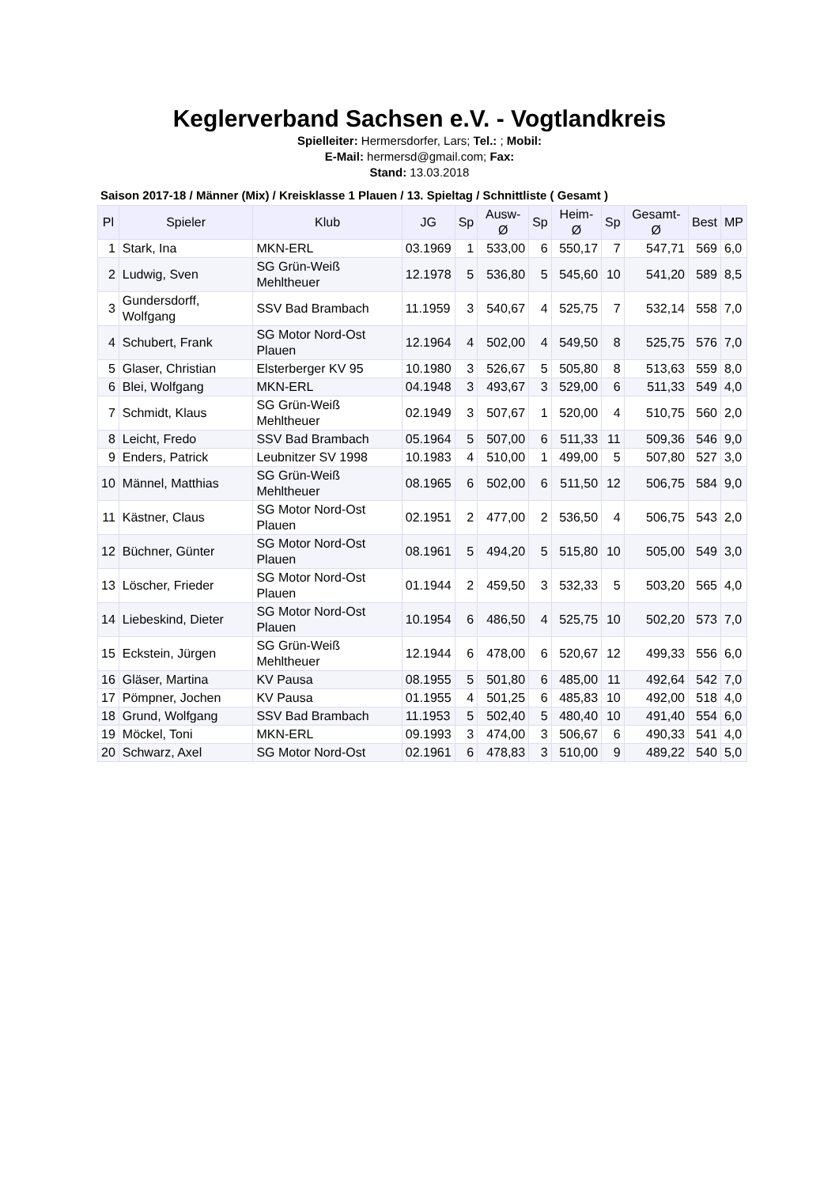Keglerverband Sachsen e.V. - Vogtlandkreis
Spielleiter: Hermersdorfer, Lars; Tel.: ; Mobil:
E-Mail: hermersd@gmail.com; Fax:
Stand: 13.03.2018
Saison 2017-18 / Männer (Mix) / Kreisklasse 1 Plauen / 13. Spieltag / Schnittliste ( Gesamt )
| Pl | Spieler | Klub | JG | Sp | Ausw-Ø | Sp | Heim-Ø | Sp | Gesamt-Ø | Best | MP |
| --- | --- | --- | --- | --- | --- | --- | --- | --- | --- | --- | --- |
| 1 | Stark, Ina | MKN-ERL | 03.1969 | 1 | 533,00 | 6 | 550,17 | 7 | 547,71 | 569 | 6,0 |
| 2 | Ludwig, Sven | SG Grün-Weiß Mehltheuer | 12.1978 | 5 | 536,80 | 5 | 545,60 | 10 | 541,20 | 589 | 8,5 |
| 3 | Gundersdorff, Wolfgang | SSV Bad Brambach | 11.1959 | 3 | 540,67 | 4 | 525,75 | 7 | 532,14 | 558 | 7,0 |
| 4 | Schubert, Frank | SG Motor Nord-Ost Plauen | 12.1964 | 4 | 502,00 | 4 | 549,50 | 8 | 525,75 | 576 | 7,0 |
| 5 | Glaser, Christian | Elsterberger KV 95 | 10.1980 | 3 | 526,67 | 5 | 505,80 | 8 | 513,63 | 559 | 8,0 |
| 6 | Blei, Wolfgang | MKN-ERL | 04.1948 | 3 | 493,67 | 3 | 529,00 | 6 | 511,33 | 549 | 4,0 |
| 7 | Schmidt, Klaus | SG Grün-Weiß Mehltheuer | 02.1949 | 3 | 507,67 | 1 | 520,00 | 4 | 510,75 | 560 | 2,0 |
| 8 | Leicht, Fredo | SSV Bad Brambach | 05.1964 | 5 | 507,00 | 6 | 511,33 | 11 | 509,36 | 546 | 9,0 |
| 9 | Enders, Patrick | Leubnitzer SV 1998 | 10.1983 | 4 | 510,00 | 1 | 499,00 | 5 | 507,80 | 527 | 3,0 |
| 10 | Männel, Matthias | SG Grün-Weiß Mehltheuer | 08.1965 | 6 | 502,00 | 6 | 511,50 | 12 | 506,75 | 584 | 9,0 |
| 11 | Kästner, Claus | SG Motor Nord-Ost Plauen | 02.1951 | 2 | 477,00 | 2 | 536,50 | 4 | 506,75 | 543 | 2,0 |
| 12 | Büchner, Günter | SG Motor Nord-Ost Plauen | 08.1961 | 5 | 494,20 | 5 | 515,80 | 10 | 505,00 | 549 | 3,0 |
| 13 | Löscher, Frieder | SG Motor Nord-Ost Plauen | 01.1944 | 2 | 459,50 | 3 | 532,33 | 5 | 503,20 | 565 | 4,0 |
| 14 | Liebeskind, Dieter | SG Motor Nord-Ost Plauen | 10.1954 | 6 | 486,50 | 4 | 525,75 | 10 | 502,20 | 573 | 7,0 |
| 15 | Eckstein, Jürgen | SG Grün-Weiß Mehltheuer | 12.1944 | 6 | 478,00 | 6 | 520,67 | 12 | 499,33 | 556 | 6,0 |
| 16 | Gläser, Martina | KV Pausa | 08.1955 | 5 | 501,80 | 6 | 485,00 | 11 | 492,64 | 542 | 7,0 |
| 17 | Pömpner, Jochen | KV Pausa | 01.1955 | 4 | 501,25 | 6 | 485,83 | 10 | 492,00 | 518 | 4,0 |
| 18 | Grund, Wolfgang | SSV Bad Brambach | 11.1953 | 5 | 502,40 | 5 | 480,40 | 10 | 491,40 | 554 | 6,0 |
| 19 | Möckel, Toni | MKN-ERL | 09.1993 | 3 | 474,00 | 3 | 506,67 | 6 | 490,33 | 541 | 4,0 |
| 20 | Schwarz, Axel | SG Motor Nord-Ost | 02.1961 | 6 | 478,83 | 3 | 510,00 | 9 | 489,22 | 540 | 5,0 |